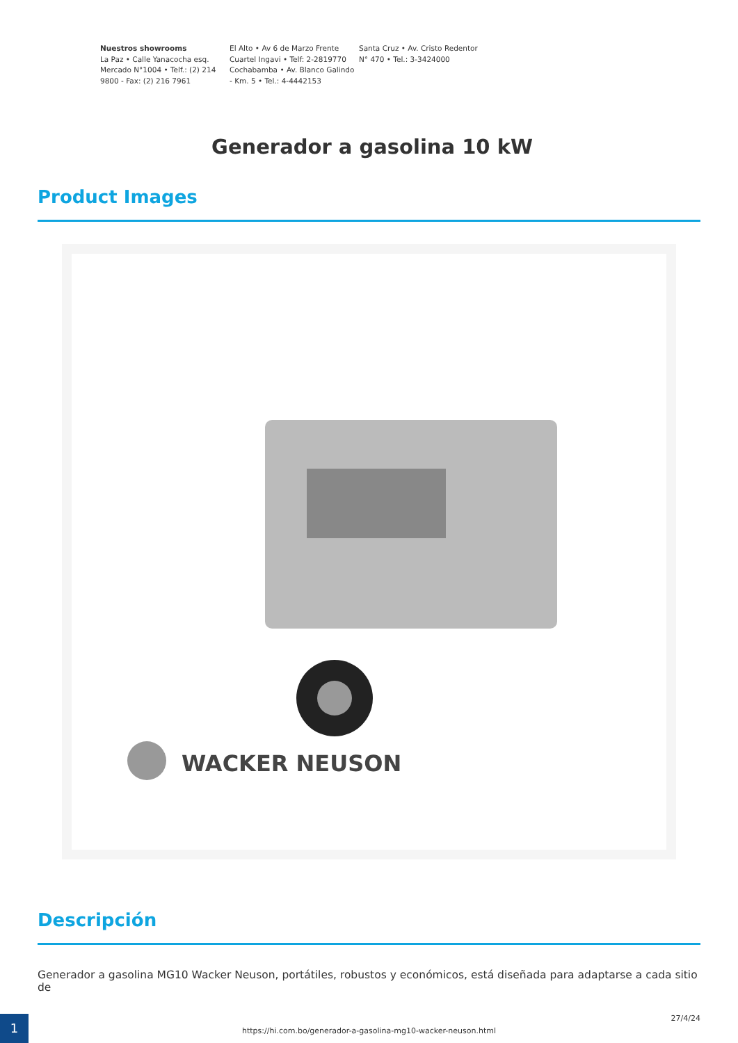Nuestros showrooms
La Paz • Calle Yanacocha esq. Mercado N°1004 • Telf.: (2) 214 9800 - Fax: (2) 216 7961
El Alto • Av 6 de Marzo Frente Cuartel Ingavi • Telf: 2-2819770 Cochabamba • Av. Blanco Galindo - Km. 5 • Tel.: 4-4442153
Santa Cruz • Av. Cristo Redentor N° 470 • Tel.: 3-3424000
Generador a gasolina 10 kW
Product Images
WACKER NEUSON
Descripción
Generador a gasolina MG10 Wacker Neuson, portátiles, robustos y económicos, está diseñada para adaptarse a cada sitio de
1
https://hi.com.bo/generador-a-gasolina-mg10-wacker-neuson.html
27/4/24